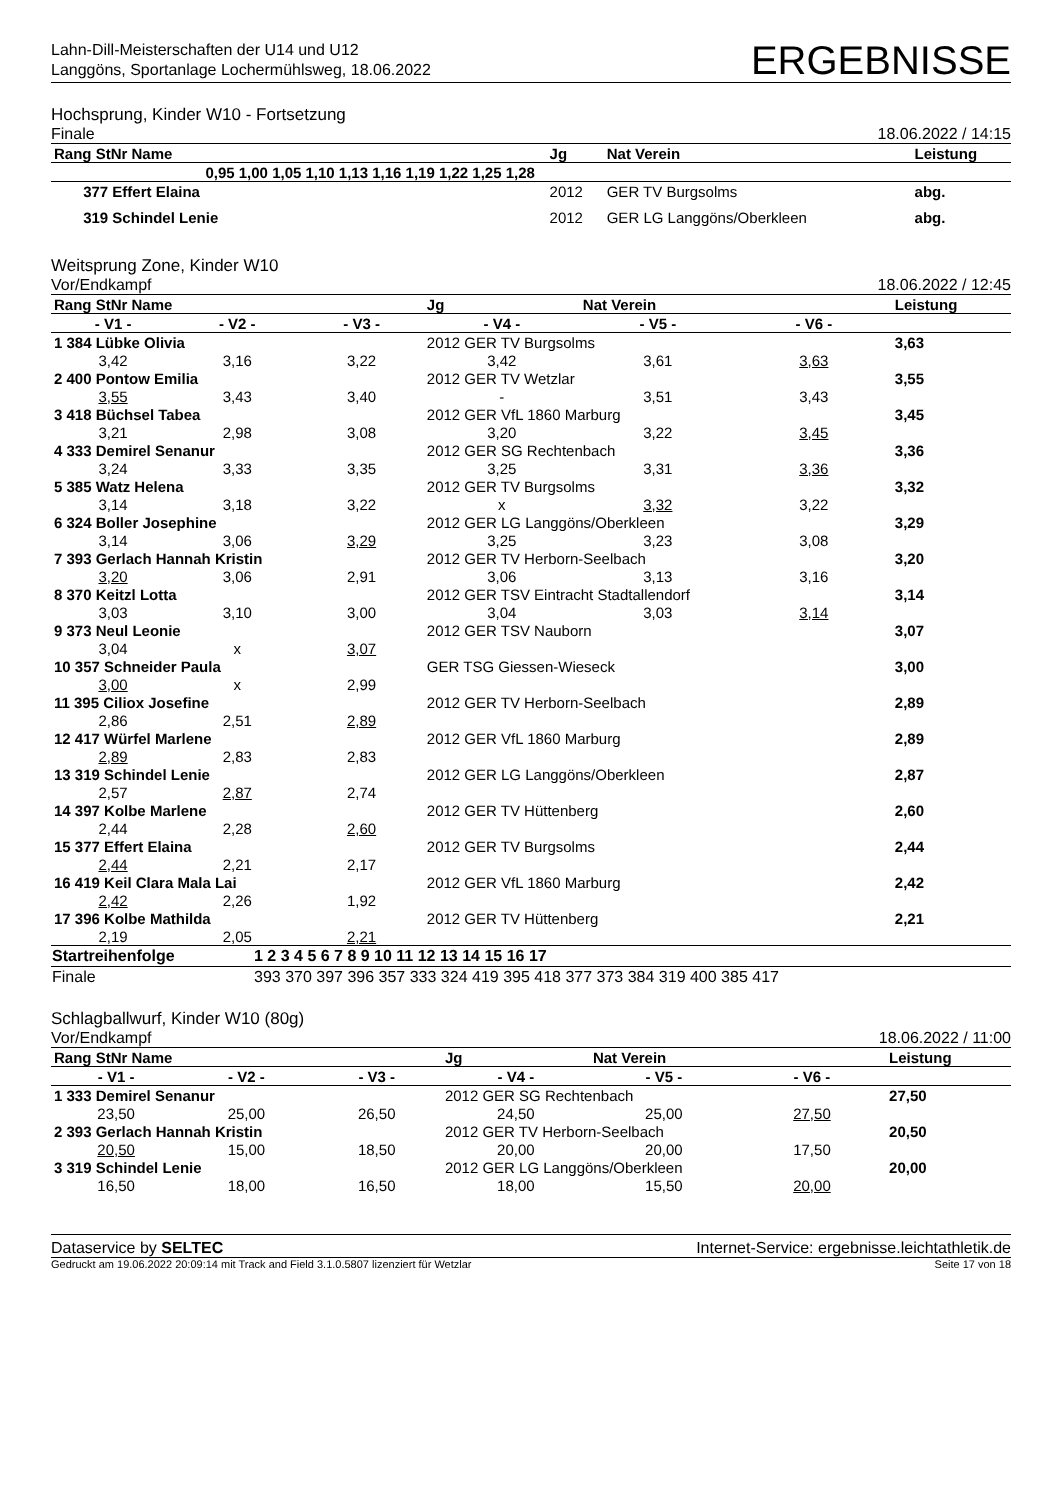Lahn-Dill-Meisterschaften der U14 und U12
Langgöns, Sportanlage Lochermühlsweg, 18.06.2022
ERGEBNISSE
Hochsprung, Kinder W10 - Fortsetzung
Finale 18.06.2022 / 14:15
| Rang StNr Name | | Jg | Nat Verein | | Leistung |
| 0,95 1,00 1,05 1,10 1,13 1,16 1,19 1,22 1,25 1,28 | | | | | |
| 377 Effert Elaina | | 2012 | GER TV Burgsolms | | abg. |
| 319 Schindel Lenie | | 2012 | GER LG Langgöns/Oberkleen | | abg. |
Weitsprung Zone, Kinder W10
Vor/Endkampf 18.06.2022 / 12:45
| Rang StNr Name | | | Jg | Nat Verein | | Leistung |
| - V1 - | - V2 - | - V3 - | - V4 - | - V5 - | - V6 - | |
| 1 384 Lübke Olivia | | | 2012 GER TV Burgsolms | | | 3,63 |
| 3,42 | 3,16 | 3,22 | 3,42 | 3,61 | 3,63 | |
| 2 400 Pontow Emilia | | | 2012 GER TV Wetzlar | | | 3,55 |
| 3,55 | 3,43 | 3,40 | - | 3,51 | 3,43 | |
| 3 418 Büchsel Tabea | | | 2012 GER VfL 1860 Marburg | | | 3,45 |
| 3,21 | 2,98 | 3,08 | 3,20 | 3,22 | 3,45 | |
| 4 333 Demirel Senanur | | | 2012 GER SG Rechtenbach | | | 3,36 |
| 3,24 | 3,33 | 3,35 | 3,25 | 3,31 | 3,36 | |
| 5 385 Watz Helena | | | 2012 GER TV Burgsolms | | | 3,32 |
| 3,14 | 3,18 | 3,22 | x | 3,32 | 3,22 | |
| 6 324 Boller Josephine | | | 2012 GER LG Langgöns/Oberkleen | | | 3,29 |
| 3,14 | 3,06 | 3,29 | 3,25 | 3,23 | 3,08 | |
| 7 393 Gerlach Hannah Kristin | | | 2012 GER TV Herborn-Seelbach | | | 3,20 |
| 3,20 | 3,06 | 2,91 | 3,06 | 3,13 | 3,16 | |
| 8 370 Keitzl Lotta | | | 2012 GER TSV Eintracht Stadtallendorf | | | 3,14 |
| 3,03 | 3,10 | 3,00 | 3,04 | 3,03 | 3,14 | |
| 9 373 Neul Leonie | | | 2012 GER TSV Nauborn | | | 3,07 |
| 3,04 | x | 3,07 | | | | |
| 10 357 Schneider Paula | | | GER TSG Giessen-Wieseck | | | 3,00 |
| 3,00 | x | 2,99 | | | | |
| 11 395 Ciliox Josefine | | | 2012 GER TV Herborn-Seelbach | | | 2,89 |
| 2,86 | 2,51 | 2,89 | | | | |
| 12 417 Würfel Marlene | | | 2012 GER VfL 1860 Marburg | | | 2,89 |
| 2,89 | 2,83 | 2,83 | | | | |
| 13 319 Schindel Lenie | | | 2012 GER LG Langgöns/Oberkleen | | | 2,87 |
| 2,57 | 2,87 | 2,74 | | | | |
| 14 397 Kolbe Marlene | | | 2012 GER TV Hüttenberg | | | 2,60 |
| 2,44 | 2,28 | 2,60 | | | | |
| 15 377 Effert Elaina | | | 2012 GER TV Burgsolms | | | 2,44 |
| 2,44 | 2,21 | 2,17 | | | | |
| 16 419 Keil Clara Mala Lai | | | 2012 GER VfL 1860 Marburg | | | 2,42 |
| 2,42 | 2,26 | 1,92 | | | | |
| 17 396 Kolbe Mathilda | | | 2012 GER TV Hüttenberg | | | 2,21 |
| 2,19 | 2,05 | 2,21 | | | | |
| Startreihenfolge | 1 2 3 4 5 6 7 8 9 10 11 12 13 14 15 16 17 |
| Finale | 393 370 397 396 357 333 324 419 395 418 377 373 384 319 400 385 417 |
Schlagballwurf, Kinder W10 (80g)
Vor/Endkampf 18.06.2022 / 11:00
| Rang StNr Name | | | Jg | Nat Verein | | Leistung |
| - V1 - | - V2 - | - V3 - | - V4 - | - V5 - | - V6 - | |
| 1 333 Demirel Senanur | | | 2012 GER SG Rechtenbach | | | 27,50 |
| 23,50 | 25,00 | 26,50 | 24,50 | 25,00 | 27,50 | |
| 2 393 Gerlach Hannah Kristin | | | 2012 GER TV Herborn-Seelbach | | | 20,50 |
| 20,50 | 15,00 | 18,50 | 20,00 | 20,00 | 17,50 | |
| 3 319 Schindel Lenie | | | 2012 GER LG Langgöns/Oberkleen | | | 20,00 |
| 16,50 | 18,00 | 16,50 | 18,00 | 15,50 | 20,00 | |
Dataservice by SELTEC Internet-Service: ergebnisse.leichtathletik.de
Gedruckt am 19.06.2022 20:09:14 mit Track and Field 3.1.0.5807 lizenziert für Wetzlar Seite 17 von 18